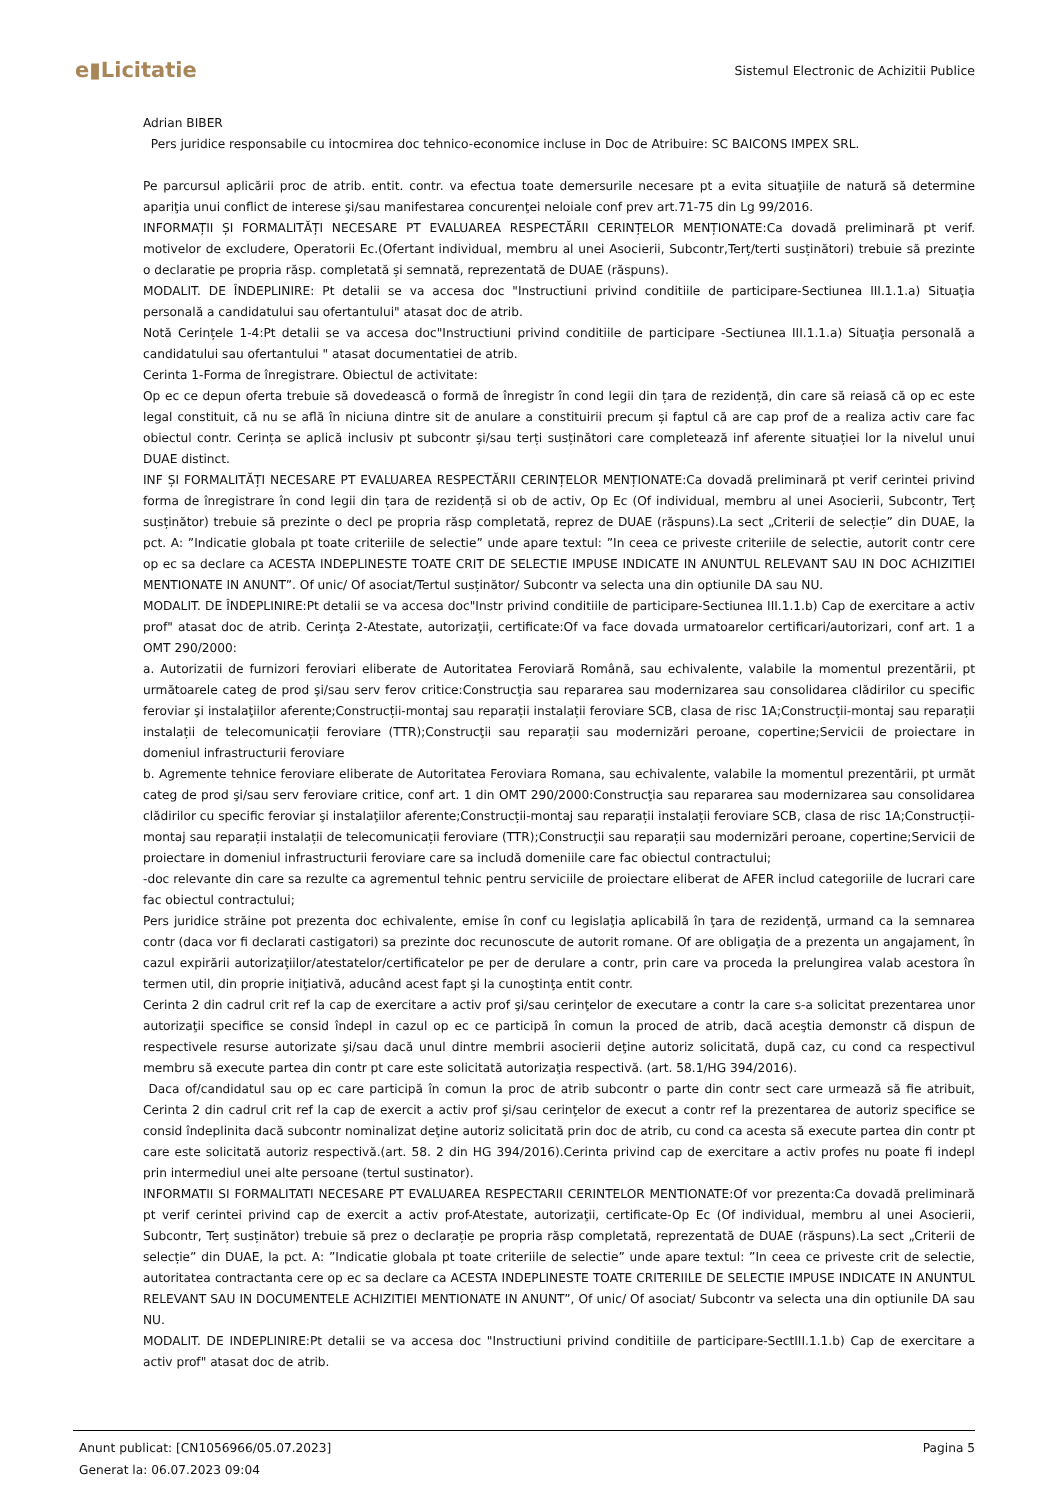e▮Licitatie
Sistemul Electronic de Achizitii Publice
Adrian BIBER
Pers juridice responsabile cu intocmirea doc tehnico-economice incluse in Doc de Atribuire: SC BAICONS IMPEX SRL.
Pe parcursul aplicării proc de atrib. entit. contr. va efectua toate demersurile necesare pt a evita situaţiile de natură să determine apariţia unui conflict de interese şi/sau manifestarea concurenţei neloiale conf prev art.71-75 din Lg 99/2016.
INFORMAȚII ȘI FORMALITĂȚI NECESARE PT EVALUAREA RESPECTĂRII CERINȚELOR MENȚIONATE:Ca dovadă preliminară pt verif. motivelor de excludere, Operatorii Ec.(Ofertant individual, membru al unei Asocierii, Subcontr,Terț/terti susținători) trebuie să prezinte o declaratie pe propria răsp. completată și semnată, reprezentată de DUAE (răspuns).
MODALIT. DE ÎNDEPLINIRE: Pt detalii se va accesa doc "Instructiuni privind conditiile de participare-Sectiunea III.1.1.a) Situaţia personală a candidatului sau ofertantului" atasat doc de atrib.
Notă Cerințele 1-4:Pt detalii se va accesa doc"Instructiuni privind conditiile de participare -Sectiunea III.1.1.a) Situaţia personală a candidatului sau ofertantului " atasat documentatiei de atrib.
Cerinta 1-Forma de înregistrare. Obiectul de activitate:
Op ec ce depun oferta trebuie să dovedească o formă de înregistr în cond legii din țara de rezidență, din care să reiasă că op ec este legal constituit, că nu se află în niciuna dintre sit de anulare a constituirii precum și faptul că are cap prof de a realiza activ care fac obiectul contr. Cerința se aplică inclusiv pt subcontr și/sau terți susținători care completează inf aferente situației lor la nivelul unui DUAE distinct.
INF ȘI FORMALITĂȚI NECESARE PT EVALUAREA RESPECTĂRII CERINȚELOR MENȚIONATE:Ca dovadă preliminară pt verif cerintei privind forma de înregistrare în cond legii din țara de rezidență si ob de activ, Op Ec (Of individual, membru al unei Asocierii, Subcontr, Terț susținător) trebuie să prezinte o decl pe propria răsp completată, reprez de DUAE (răspuns).La sect „Criterii de selecție” din DUAE, la pct. A: ”Indicatie globala pt toate criteriile de selectie” unde apare textul: ”In ceea ce priveste criteriile de selectie, autorit contr cere op ec sa declare ca ACESTA INDEPLINESTE TOATE CRIT DE SELECTIE IMPUSE INDICATE IN ANUNTUL RELEVANT SAU IN DOC ACHIZITIEI MENTIONATE IN ANUNT”. Of unic/ Of asociat/Tertul susținător/ Subcontr va selecta una din optiunile DA sau NU.
MODALIT. DE ÎNDEPLINIRE:Pt detalii se va accesa doc"Instr privind conditiile de participare-Sectiunea III.1.1.b) Cap de exercitare a activ prof" atasat doc de atrib. Cerinţa 2-Atestate, autorizaţii, certificate:Of va face dovada urmatoarelor certificari/autorizari, conf art. 1 a OMT 290/2000:
a. Autorizatii de furnizori feroviari eliberate de Autoritatea Feroviară Română, sau echivalente, valabile la momentul prezentării, pt următoarele categ de prod şi/sau serv ferov critice:Construcţia sau repararea sau modernizarea sau consolidarea clădirilor cu specific feroviar şi instalaţiilor aferente;Construcții-montaj sau reparații instalații feroviare SCB, clasa de risc 1A;Construcții-montaj sau reparații instalații de telecomunicații feroviare (TTR);Construcţii sau reparații sau modernizări peroane, copertine;Servicii de proiectare in domeniul infrastructurii feroviare
b. Agremente tehnice feroviare eliberate de Autoritatea Feroviara Romana, sau echivalente, valabile la momentul prezentării, pt următ categ de prod şi/sau serv feroviare critice, conf art. 1 din OMT 290/2000:Construcţia sau repararea sau modernizarea sau consolidarea clădirilor cu specific feroviar şi instalaţiilor aferente;Construcții-montaj sau reparații instalații feroviare SCB, clasa de risc 1A;Construcții-montaj sau reparații instalații de telecomunicații feroviare (TTR);Construcţii sau reparații sau modernizări peroane, copertine;Servicii de proiectare in domeniul infrastructurii feroviare care sa includă domeniile care fac obiectul contractului;
-doc relevante din care sa rezulte ca agrementul tehnic pentru serviciile de proiectare eliberat de AFER includ categoriile de lucrari care fac obiectul contractului;
Pers juridice străine pot prezenta doc echivalente, emise în conf cu legislaţia aplicabilă în ţara de rezidenţă, urmand ca la semnarea contr (daca vor fi declarati castigatori) sa prezinte doc recunoscute de autorit romane. Of are obligaţia de a prezenta un angajament, în cazul expirării autorizaţiilor/atestatelor/certificatelor pe per de derulare a contr, prin care va proceda la prelungirea valab acestora în termen util, din proprie iniţiativă, aducând acest fapt şi la cunoştinţa entit contr.
Cerinta 2 din cadrul crit ref la cap de exercitare a activ prof şi/sau cerinţelor de executare a contr la care s-a solicitat prezentarea unor autorizaţii specifice se consid îndepl in cazul op ec ce participă în comun la proced de atrib, dacă aceştia demonstr că dispun de respectivele resurse autorizate şi/sau dacă unul dintre membrii asocierii deţine autoriz solicitată, după caz, cu cond ca respectivul membru să execute partea din contr pt care este solicitată autorizaţia respectivă. (art. 58.1/HG 394/2016).
Daca of/candidatul sau op ec care participă în comun la proc de atrib subcontr o parte din contr sect care urmează să fie atribuit, Cerinta 2 din cadrul crit ref la cap de exercit a activ prof şi/sau cerinţelor de execut a contr ref la prezentarea de autoriz specifice se consid îndeplinita dacă subcontr nominalizat deţine autoriz solicitată prin doc de atrib, cu cond ca acesta să execute partea din contr pt care este solicitată autoriz respectivă.(art. 58. 2 din HG 394/2016).Cerinta privind cap de exercitare a activ profes nu poate fi indepl prin intermediul unei alte persoane (tertul sustinator).
INFORMATII SI FORMALITATI NECESARE PT EVALUAREA RESPECTARII CERINTELOR MENTIONATE:Of vor prezenta:Ca dovadă preliminară pt verif cerintei privind cap de exercit a activ prof-Atestate, autorizaţii, certificate-Op Ec (Of individual, membru al unei Asocierii, Subcontr, Terț susținător) trebuie să prez o declarație pe propria răsp completată, reprezentată de DUAE (răspuns).La sect „Criterii de selecție” din DUAE, la pct. A: ”Indicatie globala pt toate criteriile de selectie” unde apare textul: ”In ceea ce priveste crit de selectie, autoritatea contractanta cere op ec sa declare ca ACESTA INDEPLINESTE TOATE CRITERIILE DE SELECTIE IMPUSE INDICATE IN ANUNTUL RELEVANT SAU IN DOCUMENTELE ACHIZITIEI MENTIONATE IN ANUNT”, Of unic/ Of asociat/ Subcontr va selecta una din optiunile DA sau NU.
MODALIT. DE INDEPLINIRE:Pt detalii se va accesa doc "Instructiuni privind conditiile de participare-SectIII.1.1.b) Cap de exercitare a activ prof" atasat doc de atrib.
Anunt publicat: [CN1056966/05.07.2023]
Generat la: 06.07.2023 09:04
Pagina 5